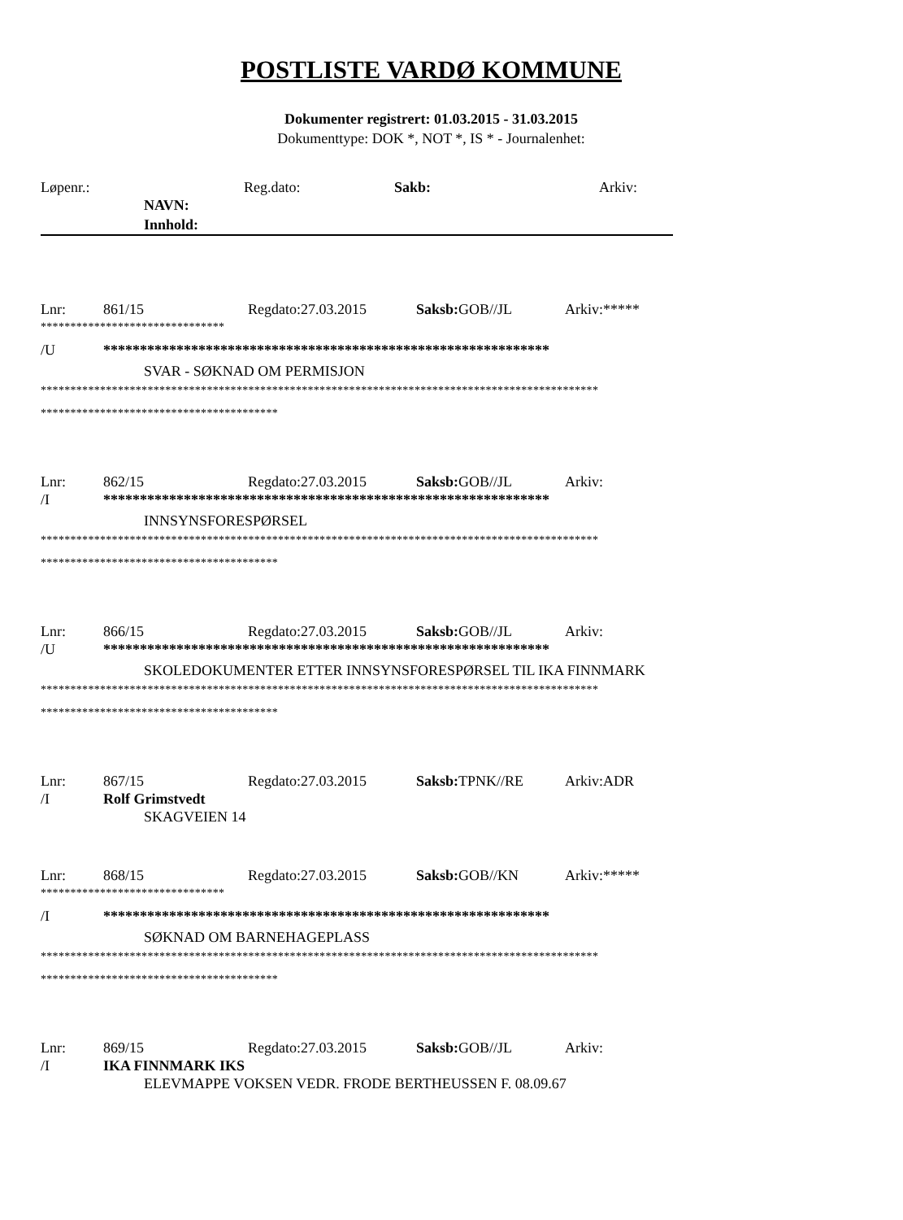POSTLISTE VARDØ KOMMUNE
Dokumenter registrert: 01.03.2015 - 31.03.2015
Dokumenttype: DOK *, NOT *, IS * - Journalenhet:
Løpenr.: Reg.dato: Sakb: Arkiv:
NAVN:
Innhold:
Lnr: 861/15 Regdato:27.03.2015 Saksb: GOB//JL Arkiv:*****
*******************************
/U *************************************************************
SVAR - SØKNAD OM PERMISJON
**********************************************************************************************
****************************************
Lnr: 862/15 Regdato:27.03.2015 Saksb: GOB//JL Arkiv:
/I *************************************************************
INNSYNSFORESPØRSEL
**********************************************************************************************
****************************************
Lnr: 866/15 Regdato:27.03.2015 Saksb: GOB//JL Arkiv:
/U *************************************************************
SKOLEDOKUMENTER ETTER INNSYNSFORESPØRSEL TIL IKA FINNMARK
**********************************************************************************************
****************************************
Lnr: 867/15 Regdato:27.03.2015 Saksb: TPNK//RE Arkiv:ADR
/I Rolf Grimstvedt
SKAGVEIEN 14
Lnr: 868/15 Regdato:27.03.2015 Saksb: GOB//KN Arkiv:*****
*******************************
/I *************************************************************
SØKNAD OM BARNEHAGEPLASS
**********************************************************************************************
****************************************
Lnr: 869/15 Regdato:27.03.2015 Saksb: GOB//JL Arkiv:
/I IKA FINNMARK IKS
ELEVMAPPE VOKSEN VEDR. FRODE BERTHEUSSEN F. 08.09.67